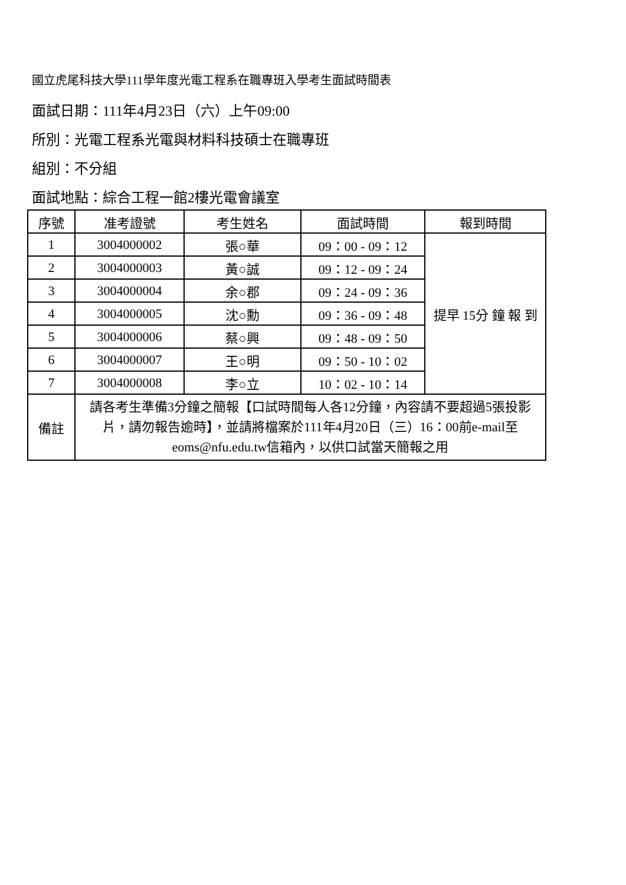國立虎尾科技大學111學年度光電工程系在職專班入學考生面試時間表
面試日期：111年4月23日（六）上午09:00
所別：光電工程系光電與材料科技碩士在職專班
組別：不分組
面試地點：綜合工程一館2樓光電會議室
| 序號 | 准考證號 | 考生姓名 | 面試時間 | 報到時間 |
| --- | --- | --- | --- | --- |
| 1 | 3004000002 | 張○華 | 09：00 - 09：12 | 提早 15分 鐘 報 到 |
| 2 | 3004000003 | 黃○誠 | 09：12 - 09：24 | |
| 3 | 3004000004 | 余○郡 | 09：24 - 09：36 | |
| 4 | 3004000005 | 沈○勳 | 09：36 - 09：48 | |
| 5 | 3004000006 | 蔡○興 | 09：48 - 09：50 | |
| 6 | 3004000007 | 王○明 | 09：50 - 10：02 | |
| 7 | 3004000008 | 李○立 | 10：02 - 10：14 | |
| 備註 | 請各考生準備3分鐘之簡報【口試時間每人各12分鐘，內容請不要超過5張投影片，請勿報告逾時】，並請將檔案於111年4月20日（三）16：00前e-mail至eoms@nfu.edu.tw信箱內，以供口試當天簡報之用 | | | |